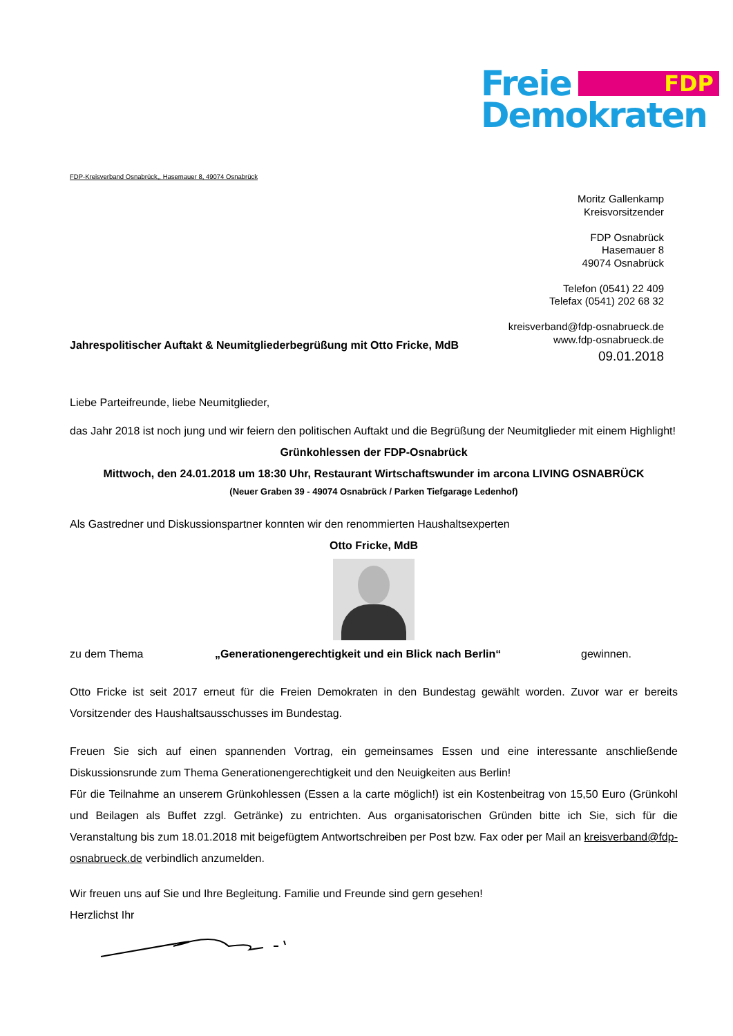Freie FDP
Demokraten
FDP-Kreisverband Osnabrück,, Hasemauer 8, 49074 Osnabrück
Moritz Gallenkamp
Kreisvorsitzender
FDP Osnabrück
Hasemauer 8
49074 Osnabrück
Telefon (0541) 22 409
Telefax (0541) 202 68 32
kreisverband@fdp-osnabrueck.de
www.fdp-osnabrueck.de
Jahrespolitischer Auftakt & Neumitgliederbegrüßung mit Otto Fricke, MdB 09.01.2018
Liebe Parteifreunde, liebe Neumitglieder,
das Jahr 2018 ist noch jung und wir feiern den politischen Auftakt und die Begrüßung der Neumitglieder mit einem Highlight!
Grünkohlessen der FDP-Osnabrück
Mittwoch, den 24.01.2018 um 18:30 Uhr, Restaurant Wirtschaftswunder im arcona LIVING OSNABRÜCK
(Neuer Graben 39 - 49074 Osnabrück / Parken Tiefgarage Ledenhof)
Als Gastredner und Diskussionspartner konnten wir den renommierten Haushaltsexperten
Otto Fricke, MdB
zu dem Thema „Generationengerechtigkeit und ein Blick nach Berlin“gewinnen.
Otto Fricke ist seit 2017 erneut für die Freien Demokraten in den Bundestag gewählt worden. Zuvor war er bereits Vorsitzender des Haushaltsausschusses im Bundestag.
Freuen Sie sich auf einen spannenden Vortrag, ein gemeinsames Essen und eine interessante anschließende Diskussionsrunde zum Thema Generationengerechtigkeit und den Neuigkeiten aus Berlin!
Für die Teilnahme an unserem Grünkohlessen (Essen a la carte möglich!) ist ein Kostenbeitrag von 15,50 Euro (Grünkohl und Beilagen als Buffet zzgl. Getränke) zu entrichten. Aus organisatorischen Gründen bitte ich Sie, sich für die Veranstaltung bis zum 18.01.2018 mit beigefügtem Antwortschreiben per Post bzw. Fax oder per Mail an kreisverband@fdp-osnabrueck.de verbindlich anzumelden.
Wir freuen uns auf Sie und Ihre Begleitung. Familie und Freunde sind gern gesehen!
Herzlichst Ihr